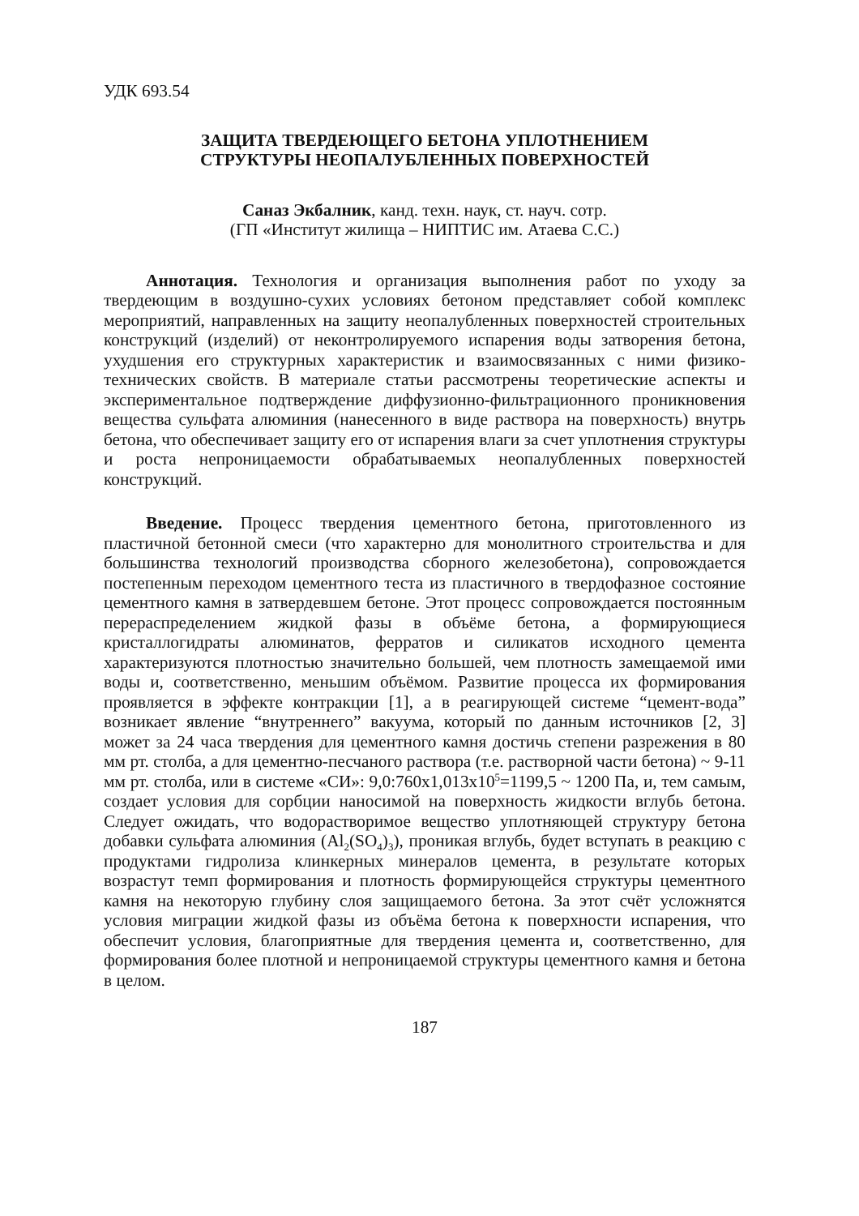УДК 693.54
ЗАЩИТА ТВЕРДЕЮЩЕГО БЕТОНА УПЛОТНЕНИЕМ
СТРУКТУРЫ НЕОПАЛУБЛЕННЫХ ПОВЕРХНОСТЕЙ
Саназ Экбалник, канд. техн. наук, ст. науч. сотр.
(ГП «Институт жилища – НИПТИС им. Атаева С.С.)
Аннотация. Технология и организация выполнения работ по уходу за твердеющим в воздушно-сухих условиях бетоном представляет собой комплекс мероприятий, направленных на защиту неопалубленных поверхностей строительных конструкций (изделий) от неконтролируемого испарения воды затворения бетона, ухудшения его структурных характеристик и взаимосвязанных с ними физико-технических свойств. В материале статьи рассмотрены теоретические аспекты и экспериментальное подтверждение диффузионно-фильтрационного проникновения вещества сульфата алюминия (нанесенного в виде раствора на поверхность) внутрь бетона, что обеспечивает защиту его от испарения влаги за счет уплотнения структуры и роста непроницаемости обрабатываемых неопалубленных поверхностей конструкций.
Введение. Процесс твердения цементного бетона, приготовленного из пластичной бетонной смеси (что характерно для монолитного строительства и для большинства технологий производства сборного железобетона), сопровождается постепенным переходом цементного теста из пластичного в твердофазное состояние цементного камня в затвердевшем бетоне. Этот процесс сопровождается постоянным перераспределением жидкой фазы в объёме бетона, а формирующиеся кристаллогидраты алюминатов, ферратов и силикатов исходного цемента характеризуются плотностью значительно большей, чем плотность замещаемой ими воды и, соответственно, меньшим объёмом. Развитие процесса их формирования проявляется в эффекте контракции [1], а в реагирующей системе “цемент-вода” возникает явление “внутреннего” вакуума, который по данным источников [2, 3] может за 24 часа твердения для цементного камня достичь степени разрежения в 80 мм рт. столба, а для цементно-песчаного раствора (т.е. растворной части бетона) ~ 9-11 мм рт. столба, или в системе «СИ»: 9,0:760х1,013х10<sup>5</sup>=1199,5 ~ 1200 Па, и, тем самым, создает условия для сорбции наносимой на поверхность жидкости вглубь бетона. Следует ожидать, что водорастворимое вещество уплотняющей структуру бетона добавки сульфата алюминия (Al<sub>2</sub>(SO<sub>4</sub>)<sub>3</sub>), проникая вглубь, будет вступать в реакцию с продуктами гидролиза клинкерных минералов цемента, в результате которых возрастут темп формирования и плотность формирующейся структуры цементного камня на некоторую глубину слоя защищаемого бетона. За этот счёт усложнятся условия миграции жидкой фазы из объёма бетона к поверхности испарения, что обеспечит условия, благоприятные для твердения цемента и, соответственно, для формирования более плотной и непроницаемой структуры цементного камня и бетона в целом.
187